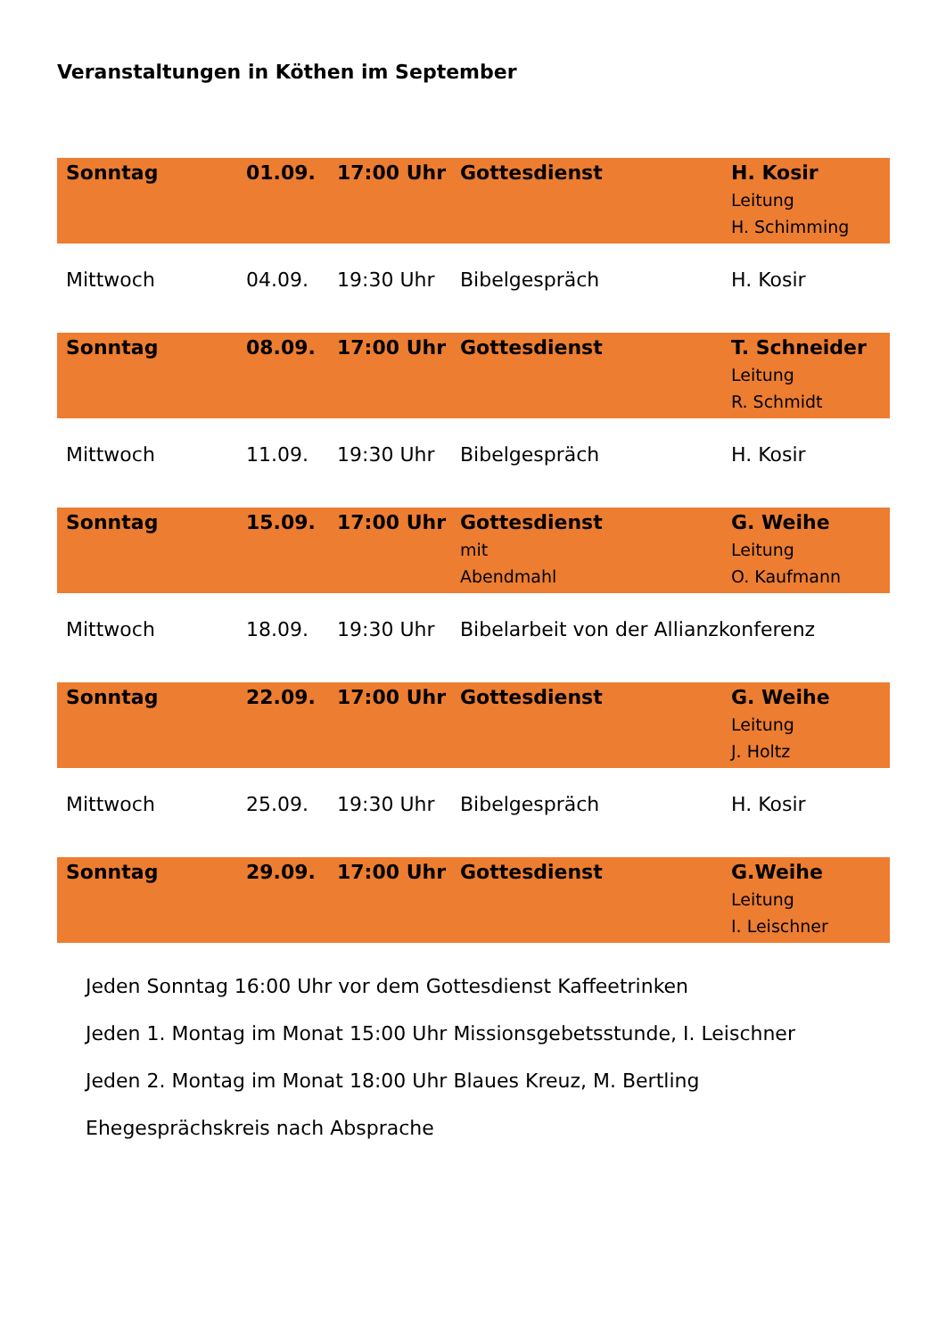Veranstaltungen in Köthen im September
| Sonntag | 01.09. | 17:00 Uhr | Gottesdienst | H. Kosir Leitung H. Schimming |
| Mittwoch | 04.09. | 19:30 Uhr | Bibelgespräch | H. Kosir |
| Sonntag | 08.09. | 17:00 Uhr | Gottesdienst | T. Schneider Leitung R. Schmidt |
| Mittwoch | 11.09. | 19:30 Uhr | Bibelgespräch | H. Kosir |
| Sonntag | 15.09. | 17:00 Uhr | Gottesdienst mit Abendmahl | G. Weihe Leitung O. Kaufmann |
| Mittwoch | 18.09. | 19:30 Uhr | Bibelarbeit von der Allianzkonferenz | |
| Sonntag | 22.09. | 17:00 Uhr | Gottesdienst | G. Weihe Leitung J. Holtz |
| Mittwoch | 25.09. | 19:30 Uhr | Bibelgespräch | H. Kosir |
| Sonntag | 29.09. | 17:00 Uhr | Gottesdienst | G.Weihe Leitung I. Leischner |
Jeden Sonntag 16:00 Uhr vor dem Gottesdienst Kaffeetrinken
Jeden 1. Montag im Monat 15:00 Uhr Missionsgebetsstunde, I. Leischner
Jeden 2. Montag im Monat 18:00 Uhr Blaues Kreuz, M. Bertling
Ehegesprächskreis nach Absprache